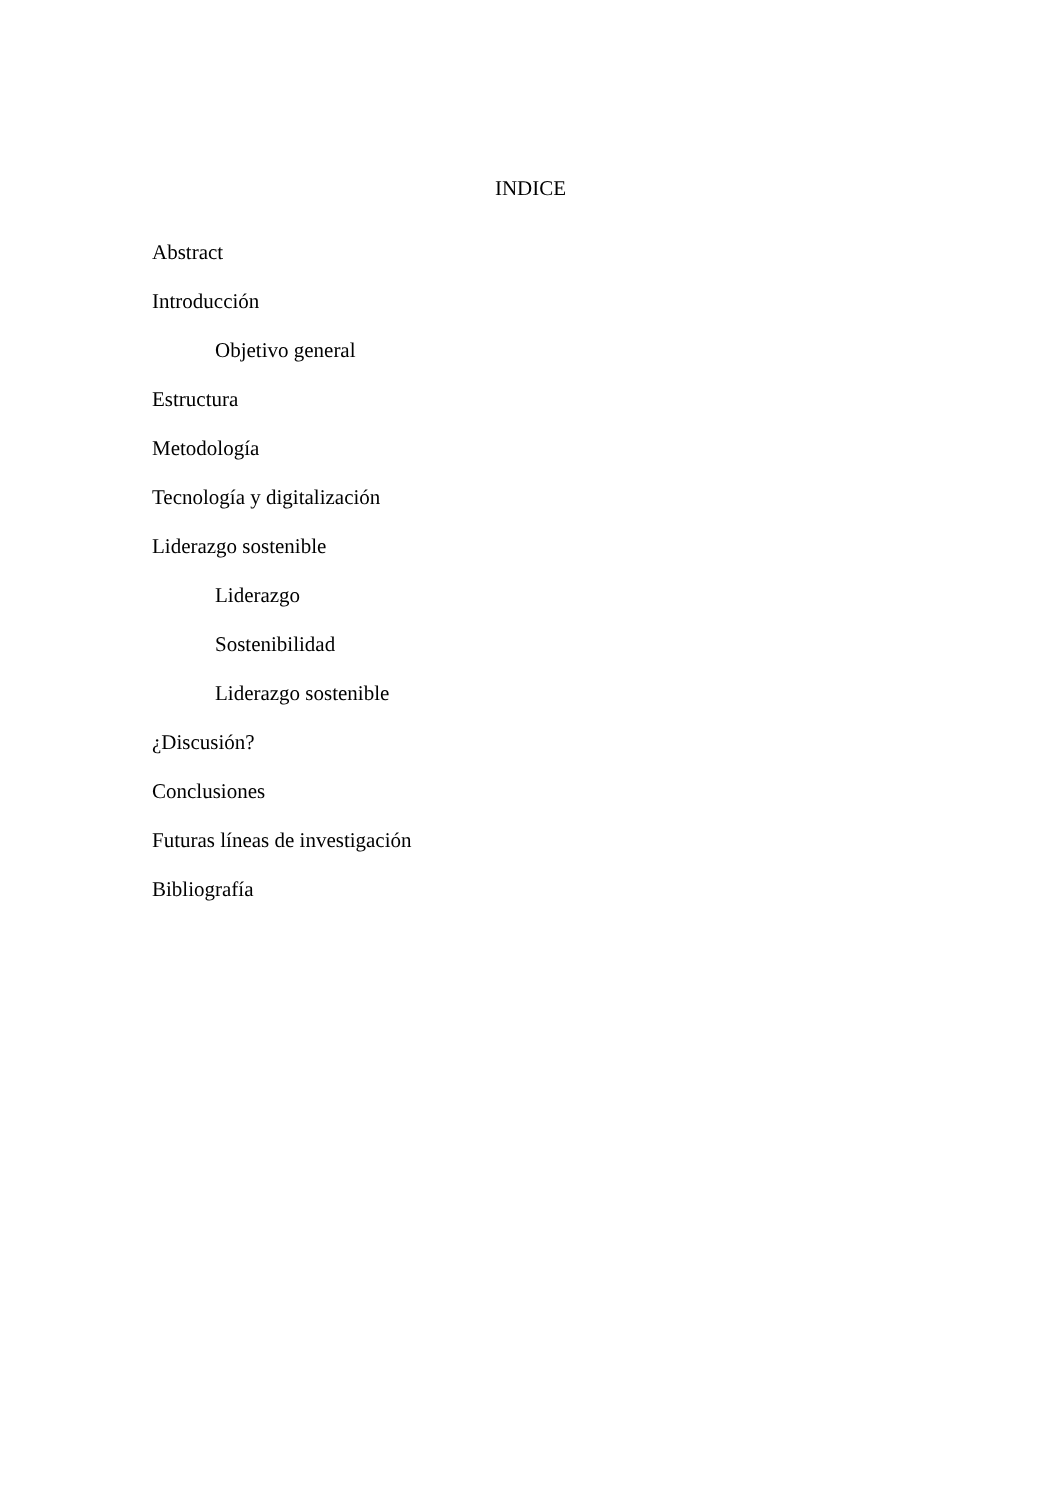INDICE
Abstract
Introducción
Objetivo general
Estructura
Metodología
Tecnología y digitalización
Liderazgo sostenible
Liderazgo
Sostenibilidad
Liderazgo sostenible
¿Discusión?
Conclusiones
Futuras líneas de investigación
Bibliografía